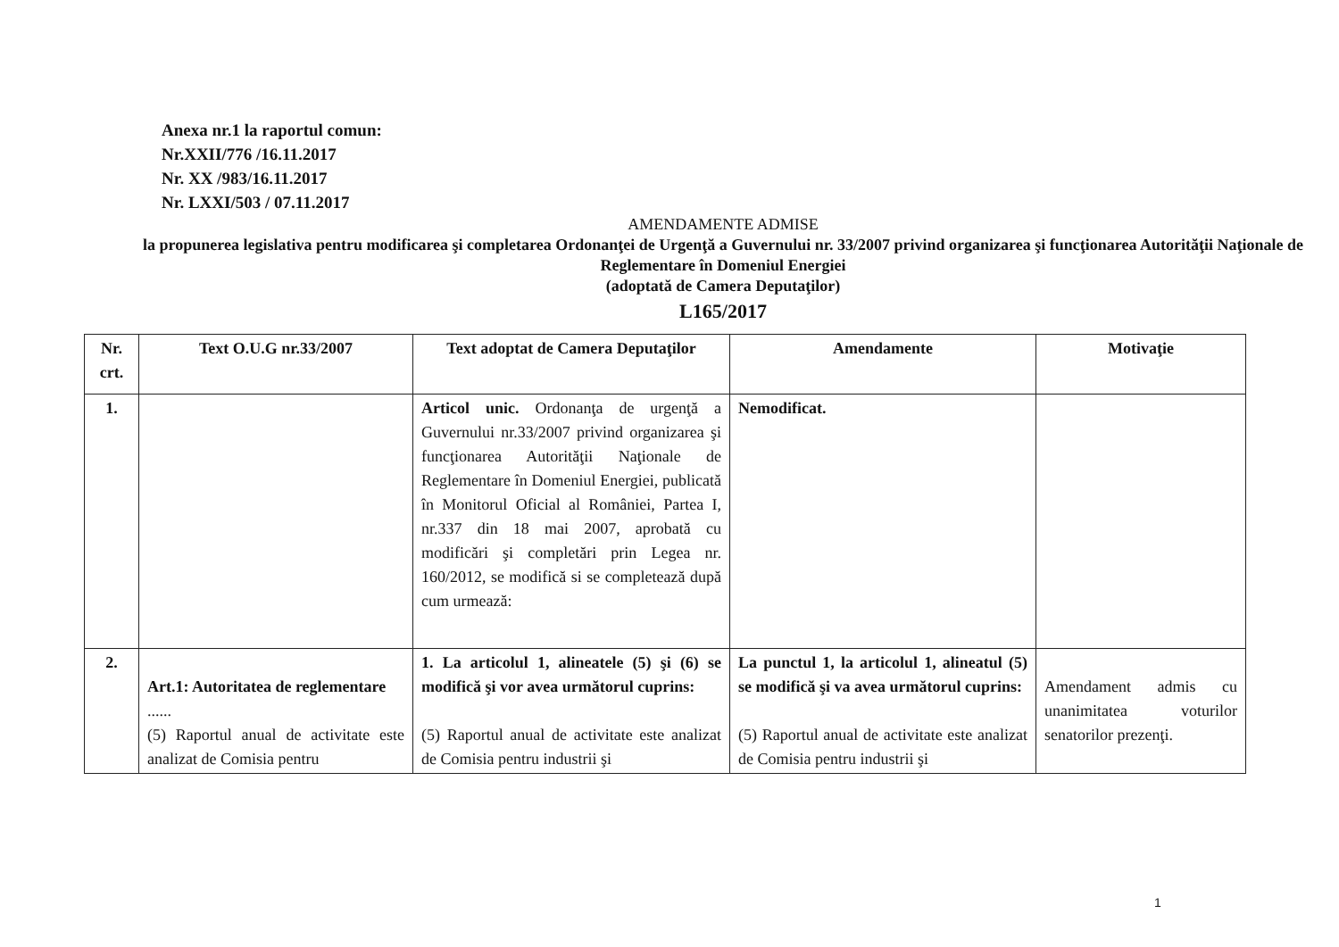Anexa nr.1 la raportul comun:
Nr.XXII/776 /16.11.2017
Nr. XX /983/16.11.2017
Nr. LXXI/503 / 07.11.2017
AMENDAMENTE ADMISE
la propunerea legislativa pentru modificarea şi completarea Ordonanţei de Urgenţă a Guvernului nr. 33/2007 privind organizarea şi funcţionarea Autorităţii Naţionale de Reglementare în Domeniul Energiei
(adoptată de Camera Deputaţilor)
L165/2017
| Nr. crt. | Text O.U.G nr.33/2007 | Text adoptat de Camera Deputaţilor | Amendamente | Motivaţie |
| --- | --- | --- | --- | --- |
| 1. | | Articol unic. Ordonanţa de urgenţă a Guvernului nr.33/2007 privind organizarea şi funcţionarea Autorităţii Naţionale de Reglementare în Domeniul Energiei, publicată în Monitorul Oficial al României, Partea I, nr.337 din 18 mai 2007, aprobată cu modificări şi completări prin Legea nr. 160/2012, se modifică si se completează după cum urmează: | Nemodificat. | |
| 2. | Art.1: Autoritatea de reglementare ...... (5) Raportul anual de activitate este analizat de Comisia pentru | 1. La articolul 1, alineatele (5) şi (6) se modifică şi vor avea următorul cuprins: (5) Raportul anual de activitate este analizat de Comisia pentru industrii şi | La punctul 1, la articolul 1, alineatul (5) se modifică şi va avea următorul cuprins: (5) Raportul anual de activitate este analizat de Comisia pentru industrii şi | Amendament admis cu unanimitatea voturilor senatorilor prezenţi. |
1